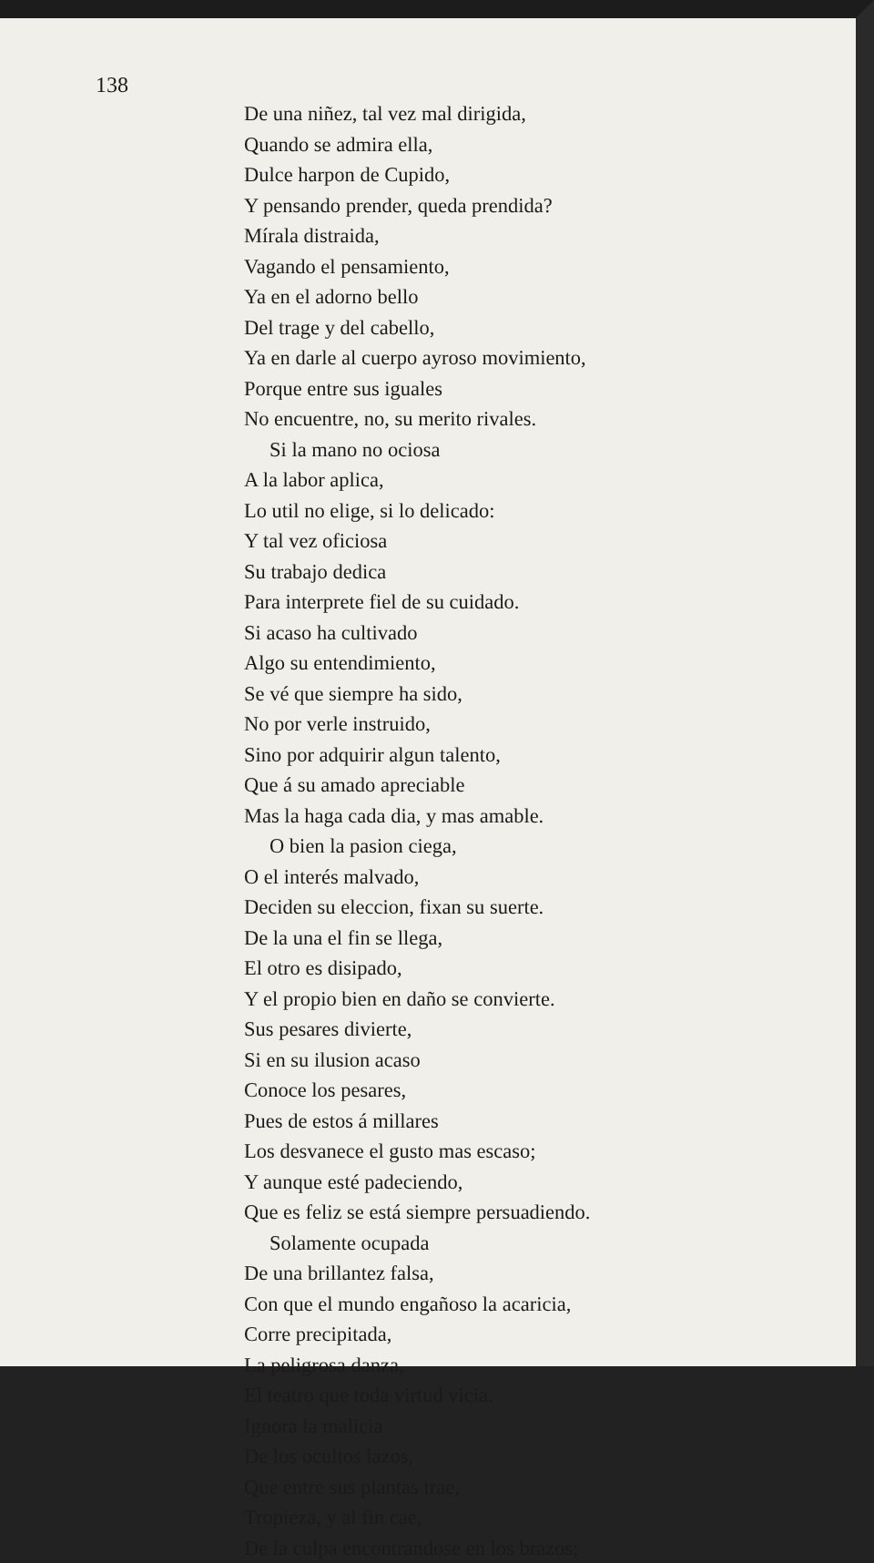138
De una niñez, tal vez mal dirigida,
Quando se admira ella,
Dulce harpon de Cupido,
Y pensando prender, queda prendida?
Mírala distraida,
Vagando el pensamiento,
Ya en el adorno bello
Del trage y del cabello,
Ya en darle al cuerpo ayroso movimiento,
Porque entre sus iguales
No encuentre, no, su merito rivales.
Si la mano no ociosa
A la labor aplica,
Lo util no elige, si lo delicado:
Y tal vez oficiosa
Su trabajo dedica
Para interprete fiel de su cuidado.
Si acaso ha cultivado
Algo su entendimiento,
Se vé que siempre ha sido,
No por verle instruido,
Sino por adquirir algun talento,
Que á su amado apreciable
Mas la haga cada dia, y mas amable.
O bien la pasion ciega,
O el interés malvado,
Deciden su eleccion, fixan su suerte.
De la una el fin se llega,
El otro es disipado,
Y el propio bien en daño se convierte.
Sus pesares divierte,
Si en su ilusion acaso
Conoce los pesares,
Pues de estos á millares
Los desvanece el gusto mas escaso;
Y aunque esté padeciendo,
Que es feliz se está siempre persuadiendo.
Solamente ocupada
De una brillantez falsa,
Con que el mundo engañoso la acaricia,
Corre precipitada,
La peligrosa danza,
El teatro que toda virtud vicia.
Ignora la malicia
De los ocultos lazos,
Que entre sus plantas trae,
Tropieza, y al fin cae,
De la culpa encontrandose en los brazos;